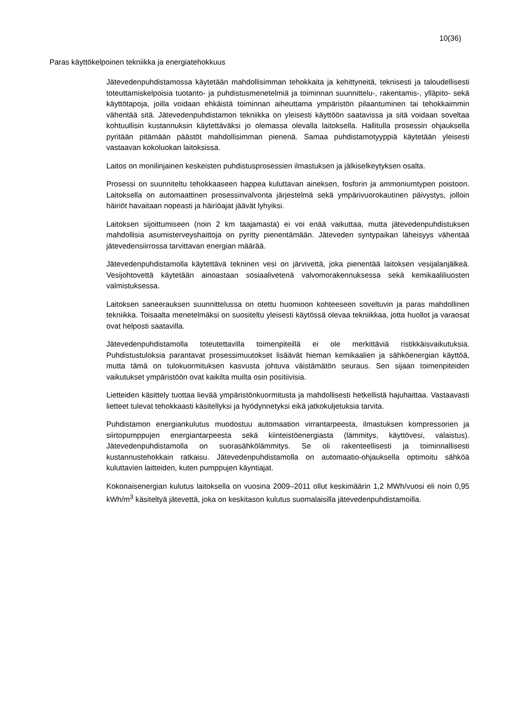10(36)
Paras käyttökelpoinen tekniikka ja energiatehokkuus
Jätevedenpuhdistamossa käytetään mahdollisimman tehokkaita ja kehittyneitä, teknisesti ja taloudellisesti toteuttamiskelpoisia tuotanto- ja puhdistusmenetelmiä ja toiminnan suunnittelu-, rakentamis-, ylläpito- sekä käyttötapoja, joilla voidaan ehkäistä toiminnan aiheuttama ympäristön pilaantuminen tai tehokkaimmin vähentää sitä. Jätevedenpuhdistamon tekniikka on yleisesti käyttöön saatavissa ja sitä voidaan soveltaa kohtuullisin kustannuksin käytettäväksi jo olemassa olevalla laitoksella. Hallitulla prosessin ohjauksella pyritään pitämään päästöt mahdollisimman pienenä. Samaa puhdistamotyyppiä käytetään yleisesti vastaavan kokoluokan laitoksissa.
Laitos on monilinjainen keskeisten puhdistusprosessien ilmastuksen ja jälkiselkeytyksen osalta.
Prosessi on suunniteltu tehokkaaseen happea kuluttavan aineksen, fosforin ja ammoniumtypen poistoon. Laitoksella on automaattinen prosessinvalvonta järjestelmä sekä ympärivuorokautinen päivystys, jolloin häiriöt havaitaan nopeasti ja häiriöajat jäävät lyhyiksi.
Laitoksen sijoittumiseen (noin 2 km taajamasta) ei voi enää vaikuttaa, mutta jätevedenpuhdistuksen mahdollisia asumisterveyshaittoja on pyritty pienentämään. Jäteveden syntypaikan läheisyys vähentää jätevedensiirrossa tarvittavan energian määrää.
Jätevedenpuhdistamolla käytettävä tekninen vesi on järvivettä, joka pienentää laitoksen vesijalanjälkeä. Vesijohtovettä käytetään ainoastaan sosiaalivetenä valvomorakennuksessa sekä kemikaaliliuosten valmistuksessa.
Laitoksen saneerauksen suunnittelussa on otettu huomioon kohteeseen soveltuvin ja paras mahdollinen tekniikka. Toisaalta menetelmäksi on suositeltu yleisesti käytössä olevaa tekniikkaa, jotta huollot ja varaosat ovat helposti saatavilla.
Jätevedenpuhdistamolla toteutettavilla toimenpiteillä ei ole merkittäviä ristikkäisvaikutuksia. Puhdistustuloksia parantavat prosessimuutokset lisäävät hieman kemikaalien ja sähköenergian käyttöä, mutta tämä on tulokuormituksen kasvusta johtuva väistämätön seuraus. Sen sijaan toimenpiteiden vaikutukset ympäristöön ovat kaikilta muilta osin positiivisia.
Lietteiden käsittely tuottaa lievää ympäristönkuormitusta ja mahdollisesti hetkellistä hajuhaittaa. Vastaavasti lietteet tulevat tehokkaasti käsitellyksi ja hyödynnetyksi eikä jatkokuljetuksia tarvita.
Puhdistamon energiankulutus muodostuu automaation virrantarpeesta, ilmastuksen kompressorien ja siirtopumppujen energiantarpeesta sekä kiinteistöenergiasta (lämmitys, käyttövesi, valaistus). Jätevedenpuhdistamolla on suorasähkölämmitys. Se oli rakenteellisesti ja toiminnallisesti kustannustehokkain ratkaisu. Jätevedenpuhdistamolla on automaatio-ohjauksella optimoitu sähköä kuluttavien laitteiden, kuten pumppujen käyntiajat.
Kokonaisenergian kulutus laitoksella on vuosina 2009–2011 ollut keskimäärin 1,2 MWh/vuosi eli noin 0,95 kWh/m<sup>3</sup> käsiteltyä jätevettä, joka on keskitason kulutus suomalaisilla jätevedenpuhdistamoilla.